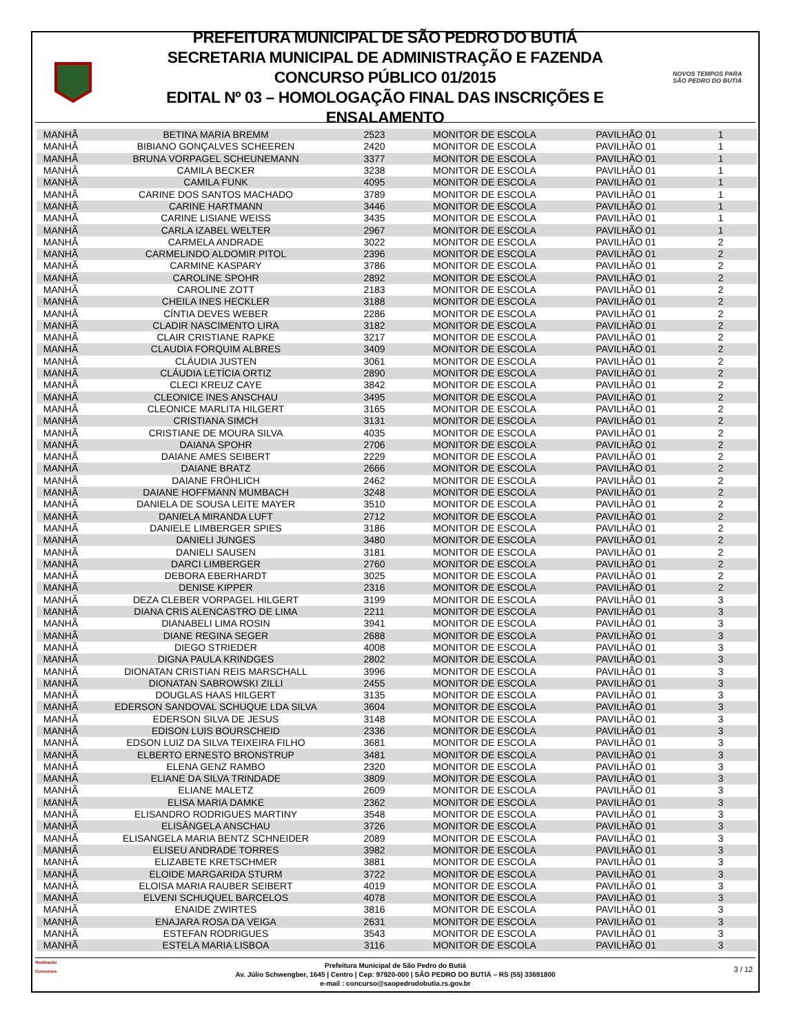PREFEITURA MUNICIPAL DE SÃO PEDRO DO BUTIÁ
SECRETARIA MUNICIPAL DE ADMINISTRAÇÃO E FAZENDA
CONCURSO PÚBLICO 01/2015
EDITAL Nº 03 – HOMOLOGAÇÃO FINAL DAS INSCRIÇÕES E ENSALAMENTO
NOVOS TEMPOS PARA
SÃO PEDRO DO BUTIÁ
| MANHÃ | BETINA MARIA BREMM | 2523 | MONITOR DE ESCOLA | PAVILHÃO 01 | 1 |
| MANHÃ | BIBIANO GONÇALVES SCHEEREN | 2420 | MONITOR DE ESCOLA | PAVILHÃO 01 | 1 |
| MANHÃ | BRUNA VORPAGEL SCHEUNEMANN | 3377 | MONITOR DE ESCOLA | PAVILHÃO 01 | 1 |
| MANHÃ | CAMILA BECKER | 3238 | MONITOR DE ESCOLA | PAVILHÃO 01 | 1 |
| MANHÃ | CAMILA FUNK | 4095 | MONITOR DE ESCOLA | PAVILHÃO 01 | 1 |
| MANHÃ | CARINE DOS SANTOS MACHADO | 3789 | MONITOR DE ESCOLA | PAVILHÃO 01 | 1 |
| MANHÃ | CARINE HARTMANN | 3446 | MONITOR DE ESCOLA | PAVILHÃO 01 | 1 |
| MANHÃ | CARINE LISIANE WEISS | 3435 | MONITOR DE ESCOLA | PAVILHÃO 01 | 1 |
| MANHÃ | CARLA IZABEL WELTER | 2967 | MONITOR DE ESCOLA | PAVILHÃO 01 | 1 |
| MANHÃ | CARMELA ANDRADE | 3022 | MONITOR DE ESCOLA | PAVILHÃO 01 | 2 |
| MANHÃ | CARMELINDO ALDOMIR PITOL | 2396 | MONITOR DE ESCOLA | PAVILHÃO 01 | 2 |
| MANHÃ | CARMINE KASPARY | 3786 | MONITOR DE ESCOLA | PAVILHÃO 01 | 2 |
| MANHÃ | CAROLINE SPOHR | 2892 | MONITOR DE ESCOLA | PAVILHÃO 01 | 2 |
| MANHÃ | CAROLINE ZOTT | 2183 | MONITOR DE ESCOLA | PAVILHÃO 01 | 2 |
| MANHÃ | CHEILA INES HECKLER | 3188 | MONITOR DE ESCOLA | PAVILHÃO 01 | 2 |
| MANHÃ | CÍNTIA DEVES WEBER | 2286 | MONITOR DE ESCOLA | PAVILHÃO 01 | 2 |
| MANHÃ | CLADIR NASCIMENTO LIRA | 3182 | MONITOR DE ESCOLA | PAVILHÃO 01 | 2 |
| MANHÃ | CLAIR CRISTIANE RAPKE | 3217 | MONITOR DE ESCOLA | PAVILHÃO 01 | 2 |
| MANHÃ | CLAUDIA FORQUIM ALBRES | 3409 | MONITOR DE ESCOLA | PAVILHÃO 01 | 2 |
| MANHÃ | CLÁUDIA JUSTEN | 3061 | MONITOR DE ESCOLA | PAVILHÃO 01 | 2 |
| MANHÃ | CLÁUDIA LETÍCIA ORTIZ | 2890 | MONITOR DE ESCOLA | PAVILHÃO 01 | 2 |
| MANHÃ | CLECI KREUZ CAYE | 3842 | MONITOR DE ESCOLA | PAVILHÃO 01 | 2 |
| MANHÃ | CLEONICE INES ANSCHAU | 3495 | MONITOR DE ESCOLA | PAVILHÃO 01 | 2 |
| MANHÃ | CLEONICE MARLITA HILGERT | 3165 | MONITOR DE ESCOLA | PAVILHÃO 01 | 2 |
| MANHÃ | CRISTIANA SIMCH | 3131 | MONITOR DE ESCOLA | PAVILHÃO 01 | 2 |
| MANHÃ | CRISTIANE DE MOURA SILVA | 4035 | MONITOR DE ESCOLA | PAVILHÃO 01 | 2 |
| MANHÃ | DAIANA SPOHR | 2706 | MONITOR DE ESCOLA | PAVILHÃO 01 | 2 |
| MANHÃ | DAIANE AMES SEIBERT | 2229 | MONITOR DE ESCOLA | PAVILHÃO 01 | 2 |
| MANHÃ | DAIANE BRATZ | 2666 | MONITOR DE ESCOLA | PAVILHÃO 01 | 2 |
| MANHÃ | DAIANE FRÖHLICH | 2462 | MONITOR DE ESCOLA | PAVILHÃO 01 | 2 |
| MANHÃ | DAIANE HOFFMANN MUMBACH | 3248 | MONITOR DE ESCOLA | PAVILHÃO 01 | 2 |
| MANHÃ | DANIELA DE SOUSA LEITE MAYER | 3510 | MONITOR DE ESCOLA | PAVILHÃO 01 | 2 |
| MANHÃ | DANIELA MIRANDA LUFT | 2712 | MONITOR DE ESCOLA | PAVILHÃO 01 | 2 |
| MANHÃ | DANIELE LIMBERGER SPIES | 3186 | MONITOR DE ESCOLA | PAVILHÃO 01 | 2 |
| MANHÃ | DANIELI JUNGES | 3480 | MONITOR DE ESCOLA | PAVILHÃO 01 | 2 |
| MANHÃ | DANIELI SAUSEN | 3181 | MONITOR DE ESCOLA | PAVILHÃO 01 | 2 |
| MANHÃ | DARCI LIMBERGER | 2760 | MONITOR DE ESCOLA | PAVILHÃO 01 | 2 |
| MANHÃ | DEBORA EBERHARDT | 3025 | MONITOR DE ESCOLA | PAVILHÃO 01 | 2 |
| MANHÃ | DENISE KIPPER | 2316 | MONITOR DE ESCOLA | PAVILHÃO 01 | 2 |
| MANHÃ | DEZA CLEBER VORPAGEL HILGERT | 3199 | MONITOR DE ESCOLA | PAVILHÃO 01 | 3 |
| MANHÃ | DIANA CRIS ALENCASTRO DE LIMA | 2211 | MONITOR DE ESCOLA | PAVILHÃO 01 | 3 |
| MANHÃ | DIANABELI LIMA ROSIN | 3941 | MONITOR DE ESCOLA | PAVILHÃO 01 | 3 |
| MANHÃ | DIANE REGINA SEGER | 2688 | MONITOR DE ESCOLA | PAVILHÃO 01 | 3 |
| MANHÃ | DIEGO STRIEDER | 4008 | MONITOR DE ESCOLA | PAVILHÃO 01 | 3 |
| MANHÃ | DIGNA PAULA KRINDGES | 2802 | MONITOR DE ESCOLA | PAVILHÃO 01 | 3 |
| MANHÃ | DIONATAN CRISTIAN REIS MARSCHALL | 3996 | MONITOR DE ESCOLA | PAVILHÃO 01 | 3 |
| MANHÃ | DIONATAN SABROWSKI ZILLI | 2455 | MONITOR DE ESCOLA | PAVILHÃO 01 | 3 |
| MANHÃ | DOUGLAS HAAS HILGERT | 3135 | MONITOR DE ESCOLA | PAVILHÃO 01 | 3 |
| MANHÃ | EDERSON SANDOVAL SCHUQUE LDA SILVA | 3604 | MONITOR DE ESCOLA | PAVILHÃO 01 | 3 |
| MANHÃ | EDERSON SILVA DE JESUS | 3148 | MONITOR DE ESCOLA | PAVILHÃO 01 | 3 |
| MANHÃ | EDISON LUIS BOURSCHEID | 2336 | MONITOR DE ESCOLA | PAVILHÃO 01 | 3 |
| MANHÃ | EDSON LUIZ DA SILVA TEIXEIRA FILHO | 3681 | MONITOR DE ESCOLA | PAVILHÃO 01 | 3 |
| MANHÃ | ELBERTO ERNESTO BRONSTRUP | 3481 | MONITOR DE ESCOLA | PAVILHÃO 01 | 3 |
| MANHÃ | ELENA GENZ RAMBO | 2320 | MONITOR DE ESCOLA | PAVILHÃO 01 | 3 |
| MANHÃ | ELIANE DA SILVA TRINDADE | 3809 | MONITOR DE ESCOLA | PAVILHÃO 01 | 3 |
| MANHÃ | ELIANE MALETZ | 2609 | MONITOR DE ESCOLA | PAVILHÃO 01 | 3 |
| MANHÃ | ELISA MARIA DAMKE | 2362 | MONITOR DE ESCOLA | PAVILHÃO 01 | 3 |
| MANHÃ | ELISANDRO RODRIGUES MARTINY | 3548 | MONITOR DE ESCOLA | PAVILHÃO 01 | 3 |
| MANHÃ | ELISÂNGELA ANSCHAU | 3726 | MONITOR DE ESCOLA | PAVILHÃO 01 | 3 |
| MANHÃ | ELISANGELA MARIA BENTZ SCHNEIDER | 2089 | MONITOR DE ESCOLA | PAVILHÃO 01 | 3 |
| MANHÃ | ELISEU ANDRADE TORRES | 3982 | MONITOR DE ESCOLA | PAVILHÃO 01 | 3 |
| MANHÃ | ELIZABETE KRETSCHMER | 3881 | MONITOR DE ESCOLA | PAVILHÃO 01 | 3 |
| MANHÃ | ELOIDE MARGARIDA STURM | 3722 | MONITOR DE ESCOLA | PAVILHÃO 01 | 3 |
| MANHÃ | ELOISA MARIA RAUBER SEIBERT | 4019 | MONITOR DE ESCOLA | PAVILHÃO 01 | 3 |
| MANHÃ | ELVENI SCHUQUEL BARCELOS | 4078 | MONITOR DE ESCOLA | PAVILHÃO 01 | 3 |
| MANHÃ | ENAIDE ZWIRTES | 3816 | MONITOR DE ESCOLA | PAVILHÃO 01 | 3 |
| MANHÃ | ENAJARA ROSA DA VEIGA | 2631 | MONITOR DE ESCOLA | PAVILHÃO 01 | 3 |
| MANHÃ | ESTEFAN RODRIGUES | 3543 | MONITOR DE ESCOLA | PAVILHÃO 01 | 3 |
| MANHÃ | ESTELA MARIA LISBOA | 3116 | MONITOR DE ESCOLA | PAVILHÃO 01 | 3 |
Realização
Concursos
Prefeitura Municipal de São Pedro do Butiá
Av. Júlio Schwengber, 1645 | Centro | Cep: 97920-000 | SÃO PEDRO DO BUTIÁ – RS (55) 33691800
e-mail : concurso@saopedrodobutia.rs.gov.br
3 / 12